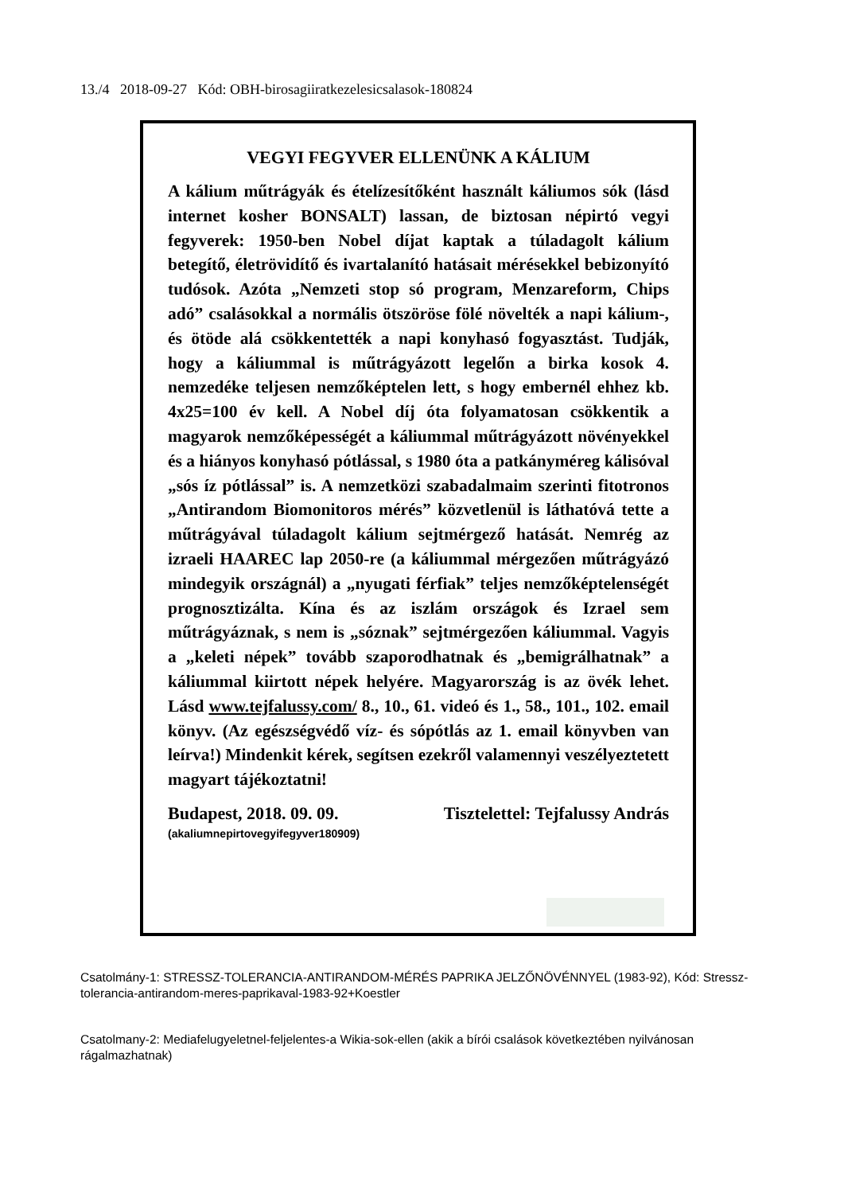13./4 2018-09-27 Kód: OBH-birosagiiratkezelesicsalasok-180824
VEGYI FEGYVER ELLENÜNK A KÁLIUM
A kálium műtrágyák és ételízesítőként használt káliumos sók (lásd internet kosher BONSALT) lassan, de biztosan népirtó vegyi fegyverek: 1950-ben Nobel díjat kaptak a túladagolt kálium betegítő, életrövidítő és ivartalanító hatásait mérésekkel bebizonyító tudósok. Azóta „Nemzeti stop só program, Menzareform, Chips adó” csalásokkal a normális ötszöröse fölé növelték a napi kálium-, és ötöde alá csökkentették a napi konyhasó fogyasztást. Tudják, hogy a káliummal is műtrágyázott legelőn a birka kosok 4. nemzedéke teljesen nemzőképtelen lett, s hogy embernél ehhez kb. 4x25=100 év kell. A Nobel díj óta folyamatosan csökkentik a magyarok nemzőképességét a káliummal műtrágyázott növényekkel és a hiányos konyhasó pótlással, s 1980 óta a patkányméreg kálisóval „sós íz pótlással” is. A nemzetközi szabadalmaim szerinti fitotronos „Antirandom Biomonitoros mérés” közvetlenül is láthatóvá tette a műtrágyával túladagolt kálium sejtmérgező hatását. Nemrég az izraeli HAAREC lap 2050-re (a káliummal mérgezően műtrágyázó mindegyik országnál) a „nyugati férfiak” teljes nemzőképtelenségét prognosztizálta. Kína és az iszlám országok és Izrael sem műtrágyáznak, s nem is „sóznak” sejtmérgezően káliummal. Vagyis a „keleti népek” tovább szaporodhatnak és „bemigrálhatnak” a káliummal kiirtott népek helyére. Magyarország is az övék lehet. Lásd www.tejfalussy.com/ 8., 10., 61. videó és 1., 58., 101., 102. email könyv. (Az egészségvédő víz- és sópótlás az 1. email könyvben van leírva!) Mindenkit kérek, segítsen ezekről valamennyi veszélyeztetett magyart tájékoztatni!
Budapest, 2018. 09. 09. Tisztelettel: Tejfalussy András
(akaliumnepirtovegyifegyver180909)
Csatolmány-1: STRESSZ-TOLERANCIA-ANTIRANDOM-MÉRÉS PAPRIKA JELZŐNÖVÉNNYEL (1983-92), Kód: Stressz-tolerancia-antirandom-meres-paprikaval-1983-92+Koestler
Csatolmany-2: Mediafelugyeletnel-feljelentes-a Wikia-sok-ellen (akik a bírói csalások következtében nyilvánosan rágalmazhatnak)